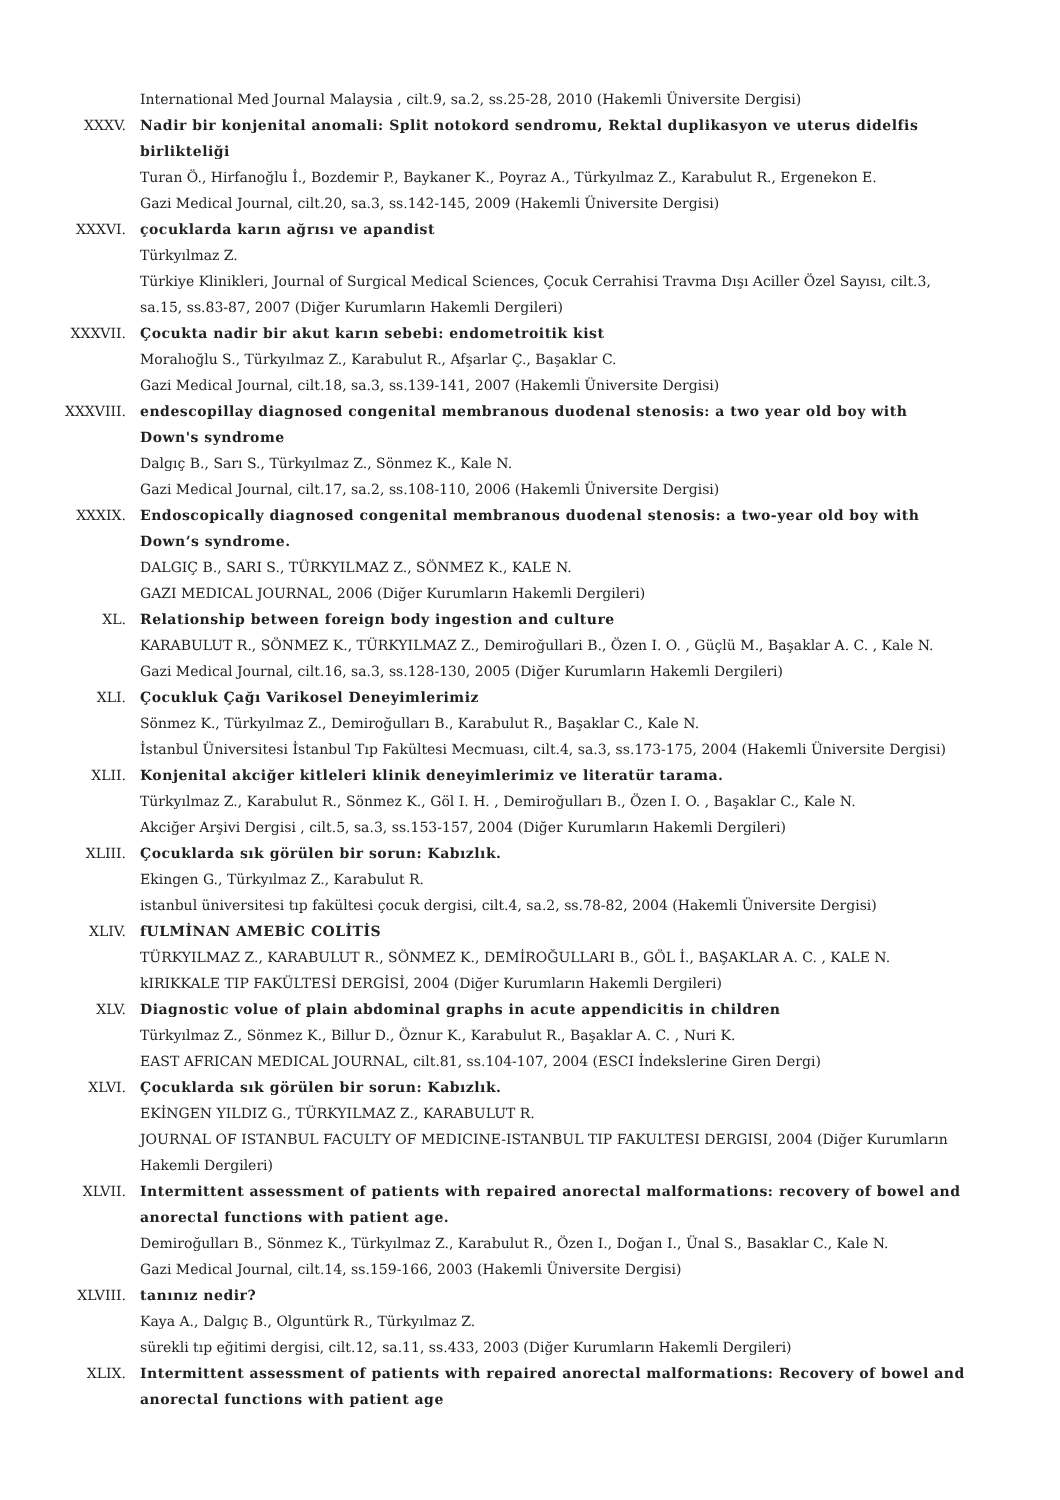International Med Journal Malaysia , cilt.9, sa.2, ss.25-28, 2010 (Hakemli Üniversite Dergisi)
XXXV. Nadir bir konjenital anomali: Split notokord sendromu, Rektal duplikasyon ve uterus didelfis birlikteliği
Turan Ö., Hirfanoğlu İ., Bozdemir P., Baykaner K., Poyraz A., Türkyılmaz Z., Karabulut R., Ergenekon E.
Gazi Medical Journal, cilt.20, sa.3, ss.142-145, 2009 (Hakemli Üniversite Dergisi)
XXXVI. çocuklarda karın ağrısı ve apandist
Türkyılmaz Z.
Türkiye Klinikleri, Journal of Surgical Medical Sciences, Çocuk Cerrahisi Travma Dışı Aciller Özel Sayısı, cilt.3, sa.15, ss.83-87, 2007 (Diğer Kurumların Hakemli Dergileri)
XXXVII. Çocukta nadir bir akut karın sebebi: endometroitik kist
Moralıoğlu S., Türkyılmaz Z., Karabulut R., Afşarlar Ç., Başaklar C.
Gazi Medical Journal, cilt.18, sa.3, ss.139-141, 2007 (Hakemli Üniversite Dergisi)
XXXVIII. endescopillay diagnosed congenital membranous duodenal stenosis: a two year old boy with Down's syndrome
Dalgıç B., Sarı S., Türkyılmaz Z., Sönmez K., Kale N.
Gazi Medical Journal, cilt.17, sa.2, ss.108-110, 2006 (Hakemli Üniversite Dergisi)
XXXIX. Endoscopically diagnosed congenital membranous duodenal stenosis: a two-year old boy with Down’s syndrome.
DALGIÇ B., SARI S., TÜRKYILMAZ Z., SÖNMEZ K., KALE N.
GAZI MEDICAL JOURNAL, 2006 (Diğer Kurumların Hakemli Dergileri)
XL. Relationship between foreign body ingestion and culture
KARABULUT R., SÖNMEZ K., TÜRKYILMAZ Z., Demiroğullari B., Özen I. O. , Güçlü M., Başaklar A. C. , Kale N.
Gazi Medical Journal, cilt.16, sa.3, ss.128-130, 2005 (Diğer Kurumların Hakemli Dergileri)
XLI. Çocukluk Çağı Varikosel Deneyimlerimiz
Sönmez K., Türkyılmaz Z., Demiroğulları B., Karabulut R., Başaklar C., Kale N.
İstanbul Üniversitesi İstanbul Tıp Fakültesi Mecmuası, cilt.4, sa.3, ss.173-175, 2004 (Hakemli Üniversite Dergisi)
XLII. Konjenital akciğer kitleleri klinik deneyimlerimiz ve literatür tarama.
Türkyılmaz Z., Karabulut R., Sönmez K., Göl I. H. , Demiroğulları B., Özen I. O. , Başaklar C., Kale N.
Akciğer Arşivi Dergisi , cilt.5, sa.3, ss.153-157, 2004 (Diğer Kurumların Hakemli Dergileri)
XLIII. Çocuklarda sık görülen bir sorun: Kabızlık.
Ekingen G., Türkyılmaz Z., Karabulut R.
istanbul üniversitesi tıp fakültesi çocuk dergisi, cilt.4, sa.2, ss.78-82, 2004 (Hakemli Üniversite Dergisi)
XLIV. fULMİNAN AMEBİC COLİTİS
TÜRKYILMAZ Z., KARABULUT R., SÖNMEZ K., DEMİROĞULLARI B., GÖL İ., BAŞAKLAR A. C. , KALE N.
kIRIKKALE TIP FAKÜLTESİ DERGİSİ, 2004 (Diğer Kurumların Hakemli Dergileri)
XLV. Diagnostic volue of plain abdominal graphs in acute appendicitis in children
Türkyılmaz Z., Sönmez K., Billur D., Öznur K., Karabulut R., Başaklar A. C. , Nuri K.
EAST AFRICAN MEDICAL JOURNAL, cilt.81, ss.104-107, 2004 (ESCI İndekslerine Giren Dergi)
XLVI. Çocuklarda sık görülen bir sorun: Kabızlık.
EKİNGEN YILDIZ G., TÜRKYILMAZ Z., KARABULUT R.
JOURNAL OF ISTANBUL FACULTY OF MEDICINE-ISTANBUL TIP FAKULTESI DERGISI, 2004 (Diğer Kurumların Hakemli Dergileri)
XLVII. Intermittent assessment of patients with repaired anorectal malformations: recovery of bowel and anorectal functions with patient age.
Demiroğulları B., Sönmez K., Türkyılmaz Z., Karabulut R., Özen I., Doğan I., Ünal S., Basaklar C., Kale N.
Gazi Medical Journal, cilt.14, ss.159-166, 2003 (Hakemli Üniversite Dergisi)
XLVIII. tanınız nedir?
Kaya A., Dalgıç B., Olguntürk R., Türkyılmaz Z.
sürekli tıp eğitimi dergisi, cilt.12, sa.11, ss.433, 2003 (Diğer Kurumların Hakemli Dergileri)
XLIX. Intermittent assessment of patients with repaired anorectal malformations: Recovery of bowel and anorectal functions with patient age